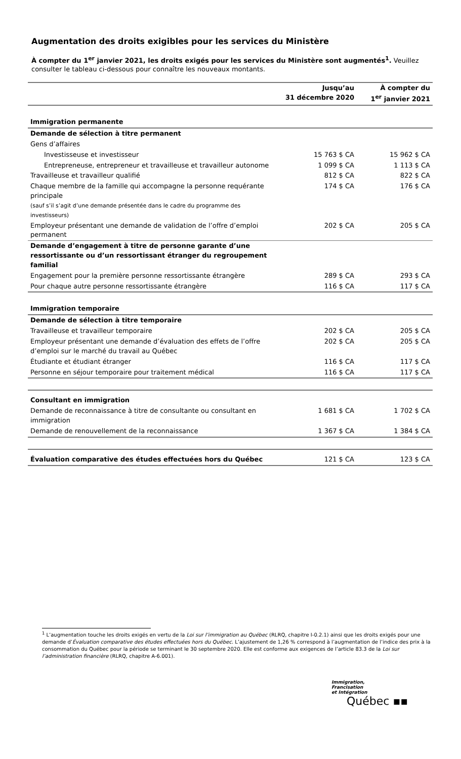Augmentation des droits exigibles pour les services du Ministère
À compter du 1<sup>er</sup> janvier 2021, les droits exigés pour les services du Ministère sont augmentés<sup>1</sup>. Veuillez consulter le tableau ci-dessous pour connaître les nouveaux montants.
| | Jusqu’au 31 décembre 2020 | À compter du 1<sup>er</sup> janvier 2021 |
| Immigration permanente | | |
| Demande de sélection à titre permanent | | |
| Gens d’affaires | | |
| Investisseuse et investisseur | 15 763 $ CA | 15 962 $ CA |
| Entrepreneuse, entrepreneur et travailleuse et travailleur autonome | 1 099 $ CA | 1 113 $ CA |
| Travailleuse et travailleur qualifié | 812 $ CA | 822 $ CA |
| Chaque membre de la famille qui accompagne la personne requérante principale (sauf s’il s’agit d’une demande présentée dans le cadre du programme des investisseurs) | 174 $ CA | 176 $ CA |
| Employeur présentant une demande de validation de l’offre d’emploi permanent | 202 $ CA | 205 $ CA |
| Demande d’engagement à titre de personne garante d’une ressortissante ou d’un ressortissant étranger du regroupement familial | | |
| Engagement pour la première personne ressortissante étrangère | 289 $ CA | 293 $ CA |
| Pour chaque autre personne ressortissante étrangère | 116 $ CA | 117 $ CA |
| Immigration temporaire | | |
| Demande de sélection à titre temporaire | | |
| Travailleuse et travailleur temporaire | 202 $ CA | 205 $ CA |
| Employeur présentant une demande d’évaluation des effets de l’offre d’emploi sur le marché du travail au Québec | 202 $ CA | 205 $ CA |
| Étudiante et étudiant étranger | 116 $ CA | 117 $ CA |
| Personne en séjour temporaire pour traitement médical | 116 $ CA | 117 $ CA |
| Consultant en immigration | | |
| Demande de reconnaissance à titre de consultante ou consultant en immigration | 1 681 $ CA | 1 702 $ CA |
| Demande de renouvellement de la reconnaissance | 1 367 $ CA | 1 384 $ CA |
| Évaluation comparative des études effectuées hors du Québec | 121 $ CA | 123 $ CA |
<sup>1</sup> L’augmentation touche les droits exigés en vertu de la Loi sur l’immigration au Québec (RLRQ, chapitre I-0.2.1) ainsi que les droits exigés pour une demande d’Évaluation comparative des études effectuées hors du Québec. L’ajustement de 1,26 % correspond à l’augmentation de l’indice des prix à la consommation du Québec pour la période se terminant le 30 septembre 2020. Elle est conforme aux exigences de l’article 83.3 de la Loi sur l’administration financière (RLRQ, chapitre A-6.001).
Immigration,
Francisation
et Intégration
Québec ▪▪